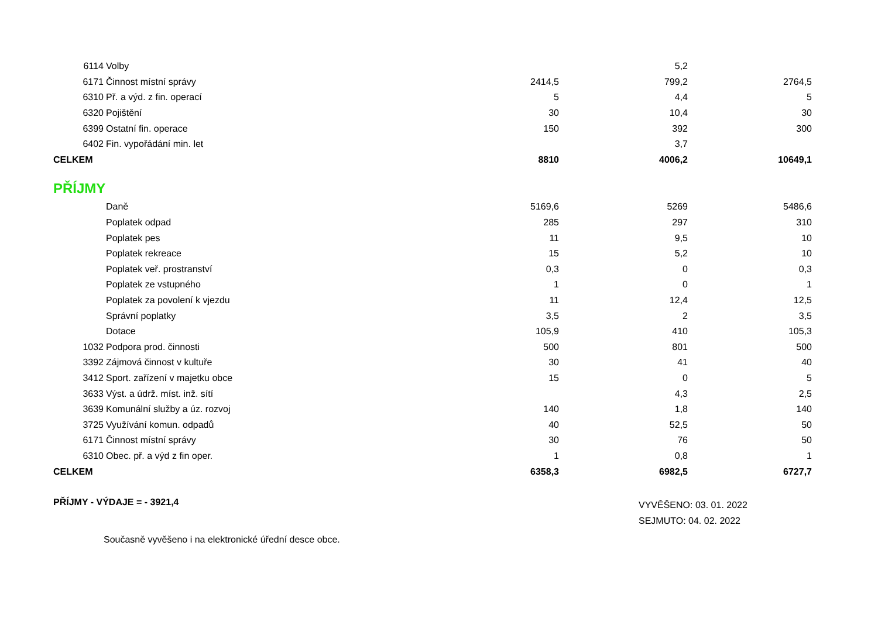| 6114 | Volby | | 5,2 | |
| 6171 | Činnost místní správy | 2414,5 | 799,2 | 2764,5 |
| 6310 | Př. a výd. z fin. operací | 5 | 4,4 | 5 |
| 6320 | Pojištění | 30 | 10,4 | 30 |
| 6399 | Ostatní fin. operace | 150 | 392 | 300 |
| 6402 | Fin. vypořádání min. let | | 3,7 | |
| CELKEM | | 8810 | 4006,2 | 10649,1 |
PŘÍJMY
| | Daně | 5169,6 | 5269 | 5486,6 |
| | Poplatek odpad | 285 | 297 | 310 |
| | Poplatek pes | 11 | 9,5 | 10 |
| | Poplatek rekreace | 15 | 5,2 | 10 |
| | Poplatek veř. prostranství | 0,3 | 0 | 0,3 |
| | Poplatek ze vstupného | 1 | 0 | 1 |
| | Poplatek za povolení k vjezdu | 11 | 12,4 | 12,5 |
| | Správní poplatky | 3,5 | 2 | 3,5 |
| | Dotace | 105,9 | 410 | 105,3 |
| 1032 | Podpora prod. činnosti | 500 | 801 | 500 |
| 3392 | Zájmová činnost v kultuře | 30 | 41 | 40 |
| 3412 | Sport. zařízení v majetku obce | 15 | 0 | 5 |
| 3633 | Výst. a údrž. míst. inž. sítí | | 4,3 | 2,5 |
| 3639 | Komunální služby a úz. rozvoj | 140 | 1,8 | 140 |
| 3725 | Využívání komun. odpadů | 40 | 52,5 | 50 |
| 6171 | Činnost místní správy | 30 | 76 | 50 |
| 6310 | Obec. př. a výd z fin oper. | 1 | 0,8 | 1 |
| CELKEM | | 6358,3 | 6982,5 | 6727,7 |
PŘÍJMY - VÝDAJE = - 3921,4
VYVĚŠENO: 03. 01. 2022
SEJMUTO: 04. 02. 2022
Současně vyvěšeno i na elektronické úřední desce obce.